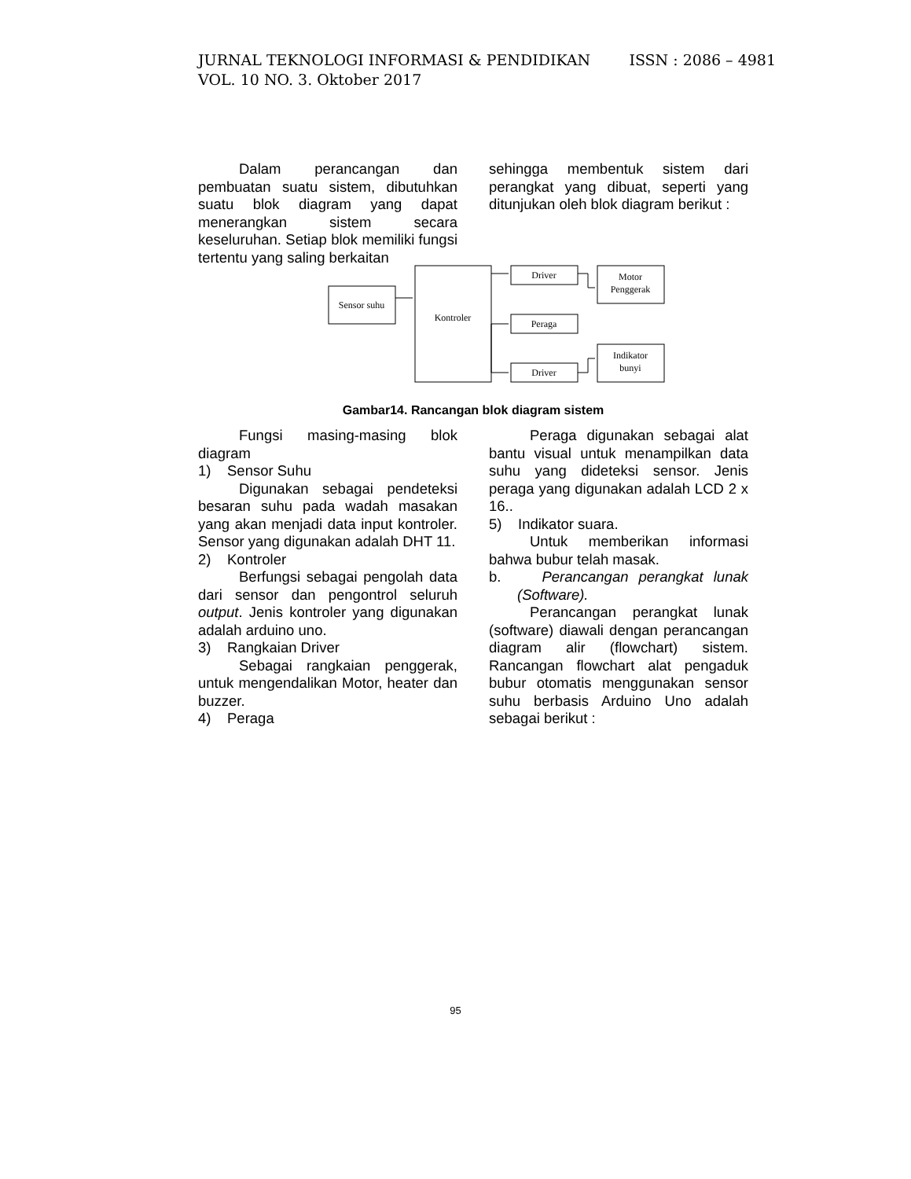ISSN : 2086 – 4981 JURNAL TEKNOLOGI INFORMASI & PENDIDIKAN
VOL. 10 NO. 3. Oktober 2017
Dalam perancangan dan pembuatan suatu sistem, dibutuhkan suatu blok diagram yang dapat menerangkan sistem secara keseluruhan. Setiap blok memiliki fungsi tertentu yang saling berkaitan
sehingga membentuk sistem dari perangkat yang dibuat, seperti yang ditunjukan oleh blok diagram berikut :
Sensor suhu
Kontroler
Driver
Peraga
Driver
Motor
Penggerak
Indikator
bunyi
Gambar14. Rancangan blok diagram sistem
Fungsi masing-masing blok diagram
1) Sensor Suhu
Digunakan sebagai pendeteksi besaran suhu pada wadah masakan yang akan menjadi data input kontroler. Sensor yang digunakan adalah DHT 11.
2) Kontroler
Berfungsi sebagai pengolah data dari sensor dan pengontrol seluruh output. Jenis kontroler yang digunakan adalah arduino uno.
3) Rangkaian Driver
Sebagai rangkaian penggerak, untuk mengendalikan Motor, heater dan buzzer.
4) Peraga
Peraga digunakan sebagai alat bantu visual untuk menampilkan data suhu yang dideteksi sensor. Jenis peraga yang digunakan adalah LCD 2 x 16..
5) Indikator suara.
Untuk memberikan informasi bahwa bubur telah masak.
b. Perancangan perangkat lunak (Software).
Perancangan perangkat lunak (software) diawali dengan perancangan diagram alir (flowchart) sistem. Rancangan flowchart alat pengaduk bubur otomatis menggunakan sensor suhu berbasis Arduino Uno adalah sebagai berikut :
95